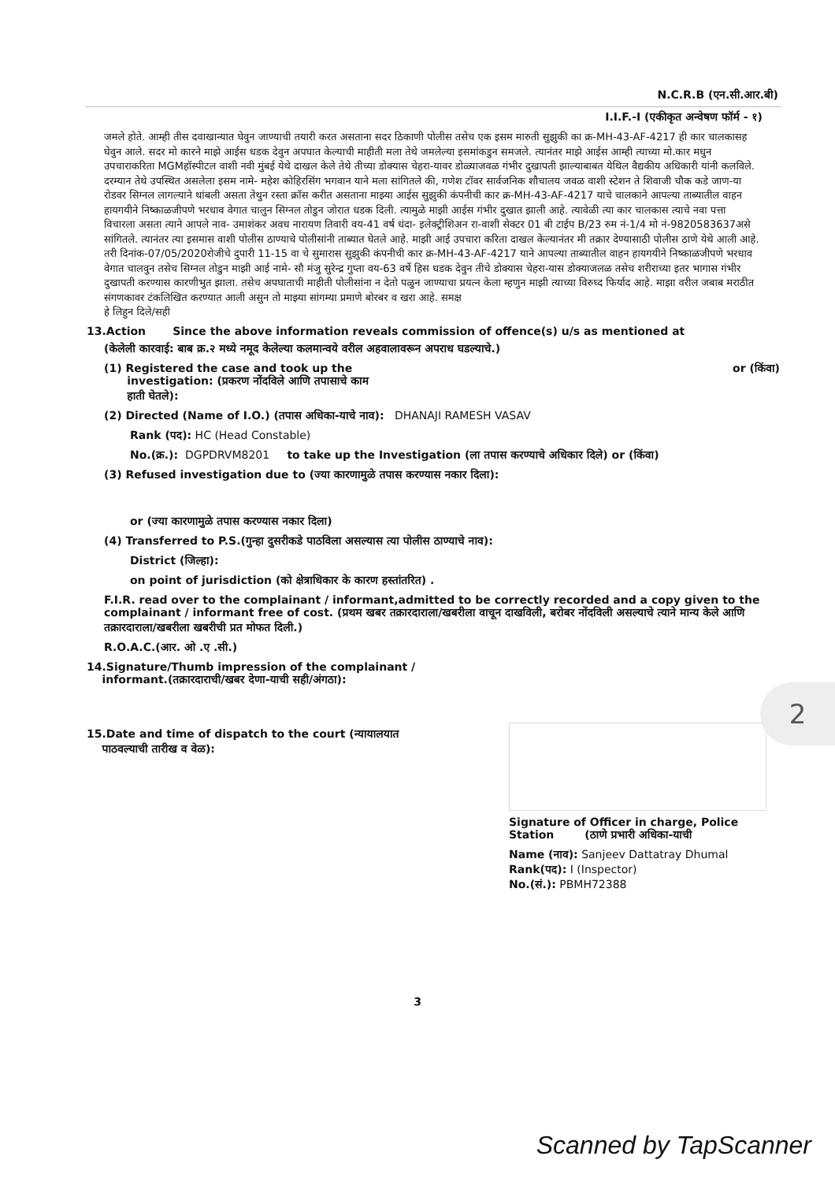N.C.R.B (एन.सी.आर.बी)
I.I.F.-I (एकीकृत अन्वेषण फॉर्म - १)
जमले होते. आम्ही तीस दवाखान्यात घेवुन जाण्याची तयारी करत असताना सदर ठिकाणी पोलीस तसेच एक इसम मारुती सुझुकी का क्र-MH-43-AF-4217 ही कार चालकासह घेवुन आले. सदर मो कारने माझे आईस धडक देवुन अपघात केल्याची माहीती मला तेथे जमलेल्या इसमांकडुन समजले. त्यानंतर माझे आईस आम्ही त्याच्या मो.कार मधुन उपचाराकरिता MGMहॉस्पीटल वाशी नवी मुंबई येथे दाखल केले तेथे तीच्या डोक्यास चेहरा-यावर डोळ्याजवळ गंभीर दुखापती झाल्याबाबत येथिल वैद्यकीय अधिकारी यांनी कलविले. दरम्यान तेथे उपस्थित असलेला इसम नामे- महेश कोहिरसिंग भगवान याने मला सांगितले की, गणेश टॉवर सार्वजनिक शौचालय जवळ वाशी स्टेशन ते शिवाजी चौक कडे जाण-या रोडवर सिग्नल लागल्याने थांबली असता तेथुन रस्ता क्रॉस करीत असताना माझ्या आईस सुझुकी कंपनीची कार क्र-MH-43-AF-4217 याचे चालकाने आपल्या ताब्यातील वाहन हायगयीने निष्काळजीपणे भरधाव वेगात चालुन सिग्नल तोडुन जोरात धडक दिली. त्यामुळे माझी आईस गंभीर दुखात झाली आहे. त्यावेळी त्या कार चालकास त्याचे नवा पत्ता विचारला असता त्याने आपले नाव- उमाशंकर अवध नारायण तिवारी वय-41 वर्ष धंदा- इलेक्ट्रीशिअन रा-वाशी सेक्टर 01 बी टाईप B/23 रुम नं-1/4 मो नं-9820583637असे सांगितले. त्यानंतर त्या इसमास वाशी पोलीस ठाण्याचे पोलीसांनी ताब्यात घेतले आहे. माझी आई उपचारा करिता दाखल केल्यानंतर मी तक्रार देण्यासाठी पोलीस ठाणे येथे आली आहे. तरी दिनांक-07/05/2020रोजीचे दुपारी 11-15 वा चे सुमारास सुझुकी कंपनीची कार क्र-MH-43-AF-4217 याने आपल्या ताब्यातील वाहन हायगयीने निष्काळजीपणे भरधाव वेगात चालवुन तसेच सिग्नल तोडुन माझी आई नामे- सौ मंजु सुरेन्द्र गुप्ता वय-63 वर्षे हिस धडक देवुन तीचे डोक्यास चेहरा-यास डोक्याजलळ तसेच शरीराच्या इतर भागास गंभीर दुखापती करण्यास कारणीभुत झाला. तसेच अपघाताची माहीती पोलीसांना न देतो पळुन जाण्याचा प्रयत्न केला म्हणुन माझी त्याच्या विरुध्द फिर्याद आहे. माझा वरील जबाब मराठीत संगणकावर टंकलिखित करण्यात आली असुन तो माझ्या सांगम्या प्रमाणे बोरबर व खरा आहे. समक्ष
हे लिहुन दिले/सही
13.Action Since the above information reveals commission of offence(s) u/s as mentioned at
(केलेली कारवाई: बाब क्र.२ मध्ये नमूद केलेल्या कलमान्वये वरील अहवालावरून अपराध घडल्याचे.)
(1) Registered the case and took up the
investigation: (प्रकरण नोंदविले आणि तपासाचे काम
हाती घेतले): or (किंवा)
(2) Directed (Name of I.O.) (तपास अधिका-याचे नाव): DHANAJI RAMESH VASAV
Rank (पद): HC (Head Constable)
No.(क्र.): DGPDRVM8201 to take up the Investigation (ला तपास करण्याचे अधिकार दिले) or (किंवा)
(3) Refused investigation due to (ज्या कारणामुळे तपास करण्यास नकार दिला):
or (ज्या कारणामुळे तपास करण्यास नकार दिला)
(4) Transferred to P.S.(गुन्हा दुसरीकडे पाठविला असल्यास त्या पोलीस ठाण्याचे नाव):
District (जिल्हा):
on point of jurisdiction (को क्षेत्राधिकार के कारण हस्तांतरित) .
F.I.R. read over to the complainant / informant,admitted to be correctly recorded and a copy given to the complainant / informant free of cost. (प्रथम खबर तक्रारदाराला/खबरीला वाचून दाखविली, बरोबर नोंदविली असल्याचे त्याने मान्य केले आणि तक्रारदाराला/खबरीला खबरीची प्रत मोफत दिली.)
R.O.A.C.(आर. ओ .ए .सी.)
14.Signature/Thumb impression of the complainant /
informant.(तक्रारदाराची/खबर देणा-याची सही/अंगठा):
15.Date and time of dispatch to the court (न्यायालयात
पाठवल्याची तारीख व वेळ):
Signature of Officer in charge, Police Station (ठाणे प्रभारी अधिका-याची
Name (नाव): Sanjeev Dattatray Dhumal
Rank(पद): I (Inspector)
No.(सं.): PBMH72388
3
2
Scanned by TapScanner